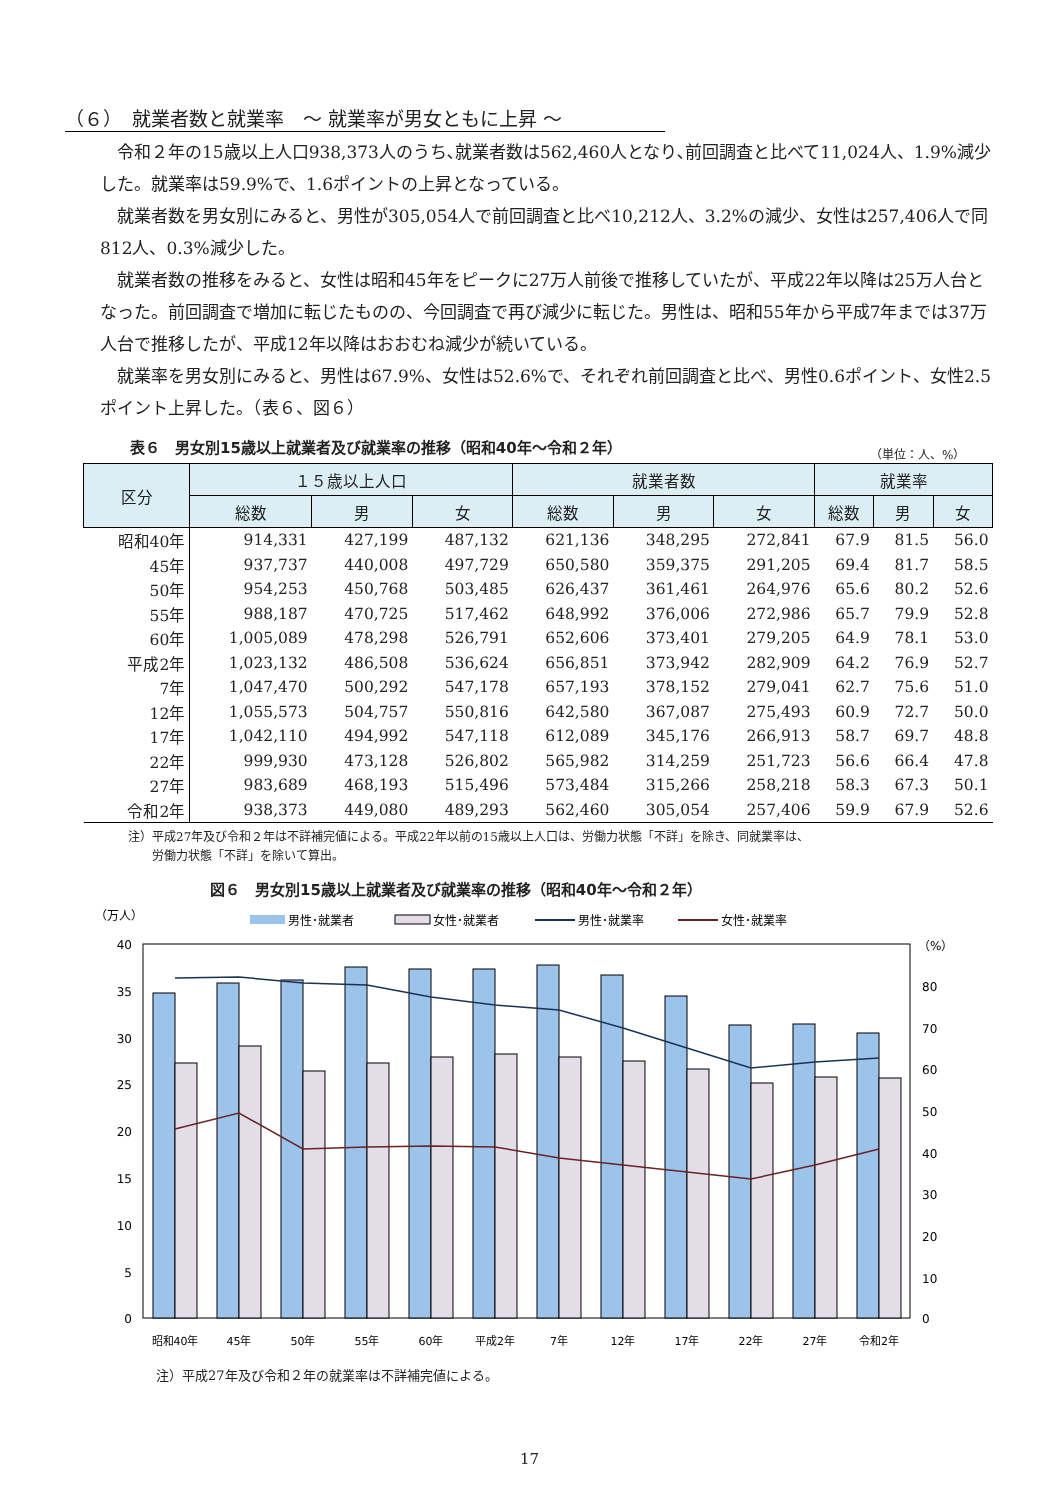（６）　就業者数と就業率　～ 就業率が男女ともに上昇 ～
令和２年の15歳以上人口938,373人のうち､就業者数は562,460人となり､前回調査と比べて11,024人、1.9%減少した。就業率は59.9%で、1.6ポイントの上昇となっている。
就業者数を男女別にみると、男性が305,054人で前回調査と比べ10,212人、3.2%の減少、女性は257,406人で同812人、0.3%減少した。
就業者数の推移をみると、女性は昭和45年をピークに27万人前後で推移していたが、平成22年以降は25万人台となった。前回調査で増加に転じたものの、今回調査で再び減少に転じた。男性は、昭和55年から平成7年までは37万人台で推移したが、平成12年以降はおおむね減少が続いている。
就業率を男女別にみると、男性は67.9%、女性は52.6%で、それぞれ前回調査と比べ、男性0.6ポイント、女性2.5ポイント上昇した。（表６、図６）
表６　男女別15歳以上就業者及び就業率の推移（昭和40年～令和２年）
（単位：人、%）
| 区分 | １５歳以上人口 | | | 就業者数 | | | 就業率 | | |
| --- | --- | --- | --- | --- | --- | --- | --- | --- | --- |
| | 総数 | 男 | 女 | 総数 | 男 | 女 | 総数 | 男 | 女 |
| 昭和40年 | 914,331 | 427,199 | 487,132 | 621,136 | 348,295 | 272,841 | 67.9 | 81.5 | 56.0 |
| 45年 | 937,737 | 440,008 | 497,729 | 650,580 | 359,375 | 291,205 | 69.4 | 81.7 | 58.5 |
| 50年 | 954,253 | 450,768 | 503,485 | 626,437 | 361,461 | 264,976 | 65.6 | 80.2 | 52.6 |
| 55年 | 988,187 | 470,725 | 517,462 | 648,992 | 376,006 | 272,986 | 65.7 | 79.9 | 52.8 |
| 60年 | 1,005,089 | 478,298 | 526,791 | 652,606 | 373,401 | 279,205 | 64.9 | 78.1 | 53.0 |
| 平成2年 | 1,023,132 | 486,508 | 536,624 | 656,851 | 373,942 | 282,909 | 64.2 | 76.9 | 52.7 |
| 7年 | 1,047,470 | 500,292 | 547,178 | 657,193 | 378,152 | 279,041 | 62.7 | 75.6 | 51.0 |
| 12年 | 1,055,573 | 504,757 | 550,816 | 642,580 | 367,087 | 275,493 | 60.9 | 72.7 | 50.0 |
| 17年 | 1,042,110 | 494,992 | 547,118 | 612,089 | 345,176 | 266,913 | 58.7 | 69.7 | 48.8 |
| 22年 | 999,930 | 473,128 | 526,802 | 565,982 | 314,259 | 251,723 | 56.6 | 66.4 | 47.8 |
| 27年 | 983,689 | 468,193 | 515,496 | 573,484 | 315,266 | 258,218 | 58.3 | 67.3 | 50.1 |
| 令和2年 | 938,373 | 449,080 | 489,293 | 562,460 | 305,054 | 257,406 | 59.9 | 67.9 | 52.6 |
注）平成27年及び令和２年は不詳補完値による。平成22年以前の15歳以上人口は、労働力状態「不詳」を除き、同就業率は、
　　労働力状態「不詳」を除いて算出。
図６　男女別15歳以上就業者及び就業率の推移（昭和40年～令和２年）
（万人）
男性･就業者
女性･就業者
男性･就業率
女性･就業率
（%）
40
35
30
25
20
15
10
5
0
80
70
60
50
40
30
20
10
0
昭和40年
45年
50年
55年
60年
平成2年
7年
12年
17年
22年
27年
令和2年
注）平成27年及び令和２年の就業率は不詳補完値による。
17